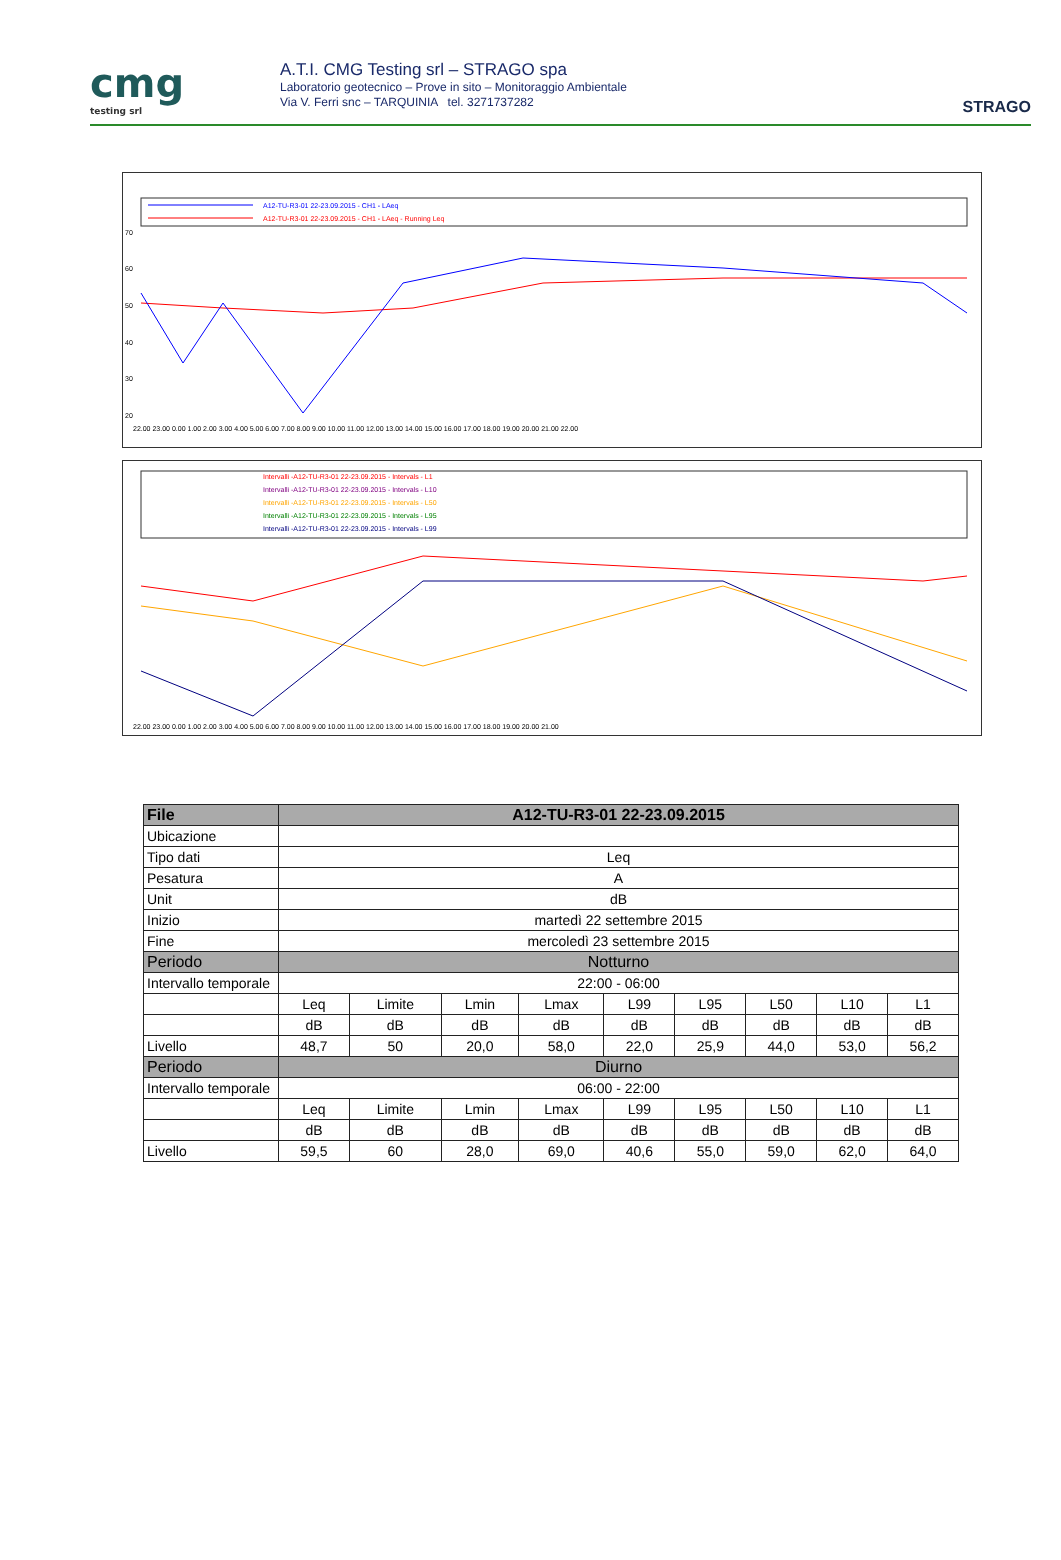cmg
testing srl
A.T.I. CMG Testing srl – STRAGO spa
Laboratorio geotecnico – Prove in sito – Monitoraggio Ambientale
Via V. Ferri snc – TARQUINIA tel. 3271737282
STRAGO
A12-TU-R3-01 22-23.09.2015 - CH1 - LAeq
A12-TU-R3-01 22-23.09.2015 - CH1 - LAeq - Running Leq
70
60
50
40
30
20
22.00 23.00 0.00 1.00 2.00 3.00 4.00 5.00 6.00 7.00 8.00 9.00 10.00 11.00 12.00 13.00 14.00 15.00 16.00 17.00 18.00 19.00 20.00 21.00 22.00
Intervalli -A12-TU-R3-01 22-23.09.2015 - Intervals - L1
Intervalli -A12-TU-R3-01 22-23.09.2015 - Intervals - L10
Intervalli -A12-TU-R3-01 22-23.09.2015 - Intervals - L50
Intervalli -A12-TU-R3-01 22-23.09.2015 - Intervals - L95
Intervalli -A12-TU-R3-01 22-23.09.2015 - Intervals - L99
22.00 23.00 0.00 1.00 2.00 3.00 4.00 5.00 6.00 7.00 8.00 9.00 10.00 11.00 12.00 13.00 14.00 15.00 16.00 17.00 18.00 19.00 20.00 21.00
| File | A12-TU-R3-01 22-23.09.2015 | | | | | | | | |
| --- | --- | --- | --- | --- | --- | --- | --- | --- | --- |
| Ubicazione | | | | | | | | | |
| Tipo dati | Leq | | | | | | | | |
| Pesatura | A | | | | | | | | |
| Unit | dB | | | | | | | | |
| Inizio | martedì 22 settembre 2015 | | | | | | | | |
| Fine | mercoledì 23 settembre 2015 | | | | | | | | |
| Periodo | Notturno | | | | | | | | |
| Intervallo temporale | 22:00 - 06:00 | | | | | | | | |
| | Leq | Limite | Lmin | Lmax | L99 | L95 | L50 | L10 | L1 |
| | dB | dB | dB | dB | dB | dB | dB | dB | dB |
| Livello | 48,7 | 50 | 20,0 | 58,0 | 22,0 | 25,9 | 44,0 | 53,0 | 56,2 |
| Periodo | Diurno | | | | | | | | |
| Intervallo temporale | 06:00 - 22:00 | | | | | | | | |
| | Leq | Limite | Lmin | Lmax | L99 | L95 | L50 | L10 | L1 |
| | dB | dB | dB | dB | dB | dB | dB | dB | dB |
| Livello | 59,5 | 60 | 28,0 | 69,0 | 40,6 | 55,0 | 59,0 | 62,0 | 64,0 |